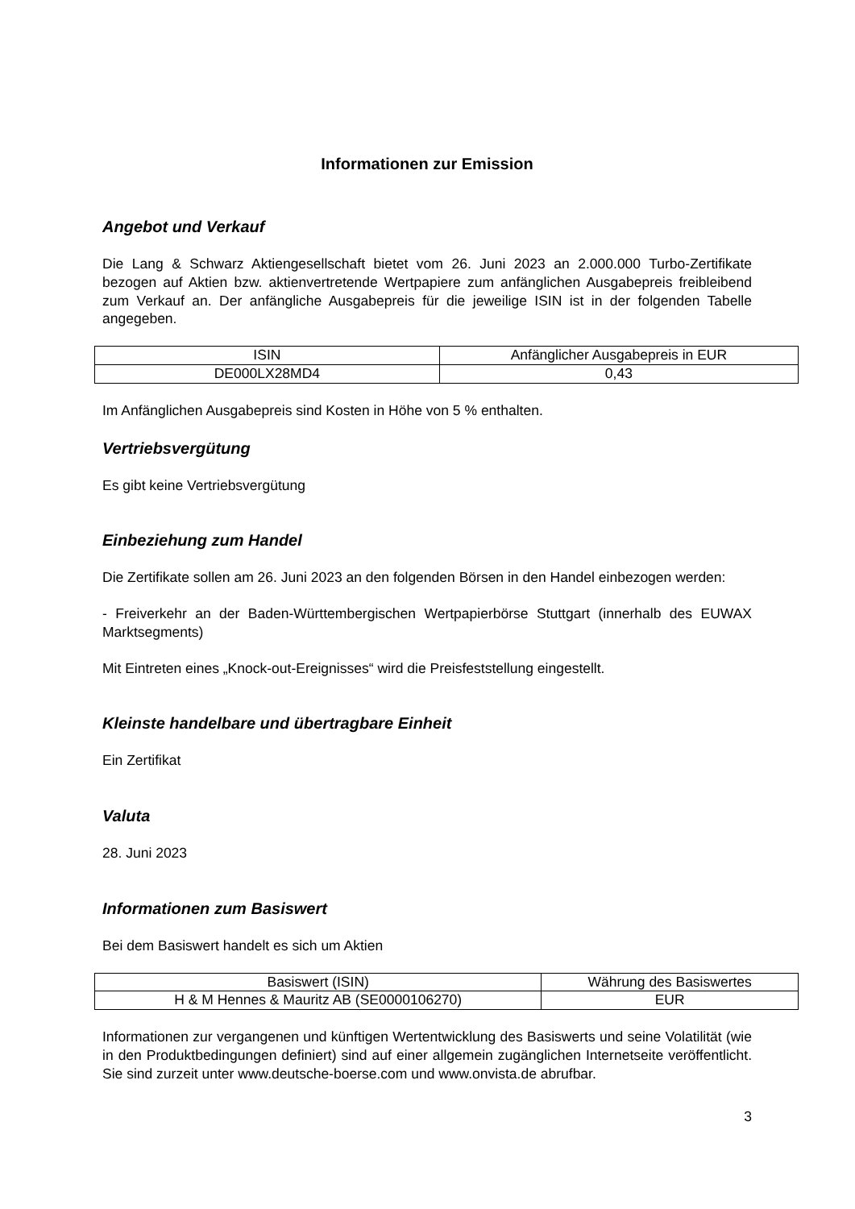Informationen zur Emission
Angebot und Verkauf
Die Lang & Schwarz Aktiengesellschaft bietet vom 26. Juni 2023 an 2.000.000 Turbo-Zertifikate bezogen auf Aktien bzw. aktienvertretende Wertpapiere zum anfänglichen Ausgabepreis freibleibend zum Verkauf an. Der anfängliche Ausgabepreis für die jeweilige ISIN ist in der folgenden Tabelle angegeben.
| ISIN | Anfänglicher Ausgabepreis in EUR |
| --- | --- |
| DE000LX28MD4 | 0,43 |
Im Anfänglichen Ausgabepreis sind Kosten in Höhe von 5 % enthalten.
Vertriebsvergütung
Es gibt keine Vertriebsvergütung
Einbeziehung zum Handel
Die Zertifikate sollen am 26. Juni 2023 an den folgenden Börsen in den Handel einbezogen werden:
- Freiverkehr an der Baden-Württembergischen Wertpapierbörse Stuttgart (innerhalb des EUWAX Marktsegments)
Mit Eintreten eines „Knock-out-Ereignisses“ wird die Preisfeststellung eingestellt.
Kleinste handelbare und übertragbare Einheit
Ein Zertifikat
Valuta
28. Juni 2023
Informationen zum Basiswert
Bei dem Basiswert handelt es sich um Aktien
| Basiswert (ISIN) | Währung des Basiswertes |
| --- | --- |
| H & M Hennes & Mauritz AB (SE0000106270) | EUR |
Informationen zur vergangenen und künftigen Wertentwicklung des Basiswerts und seine Volatilität (wie in den Produktbedingungen definiert) sind auf einer allgemein zugänglichen Internetseite veröffentlicht. Sie sind zurzeit unter www.deutsche-boerse.com und www.onvista.de abrufbar.
3